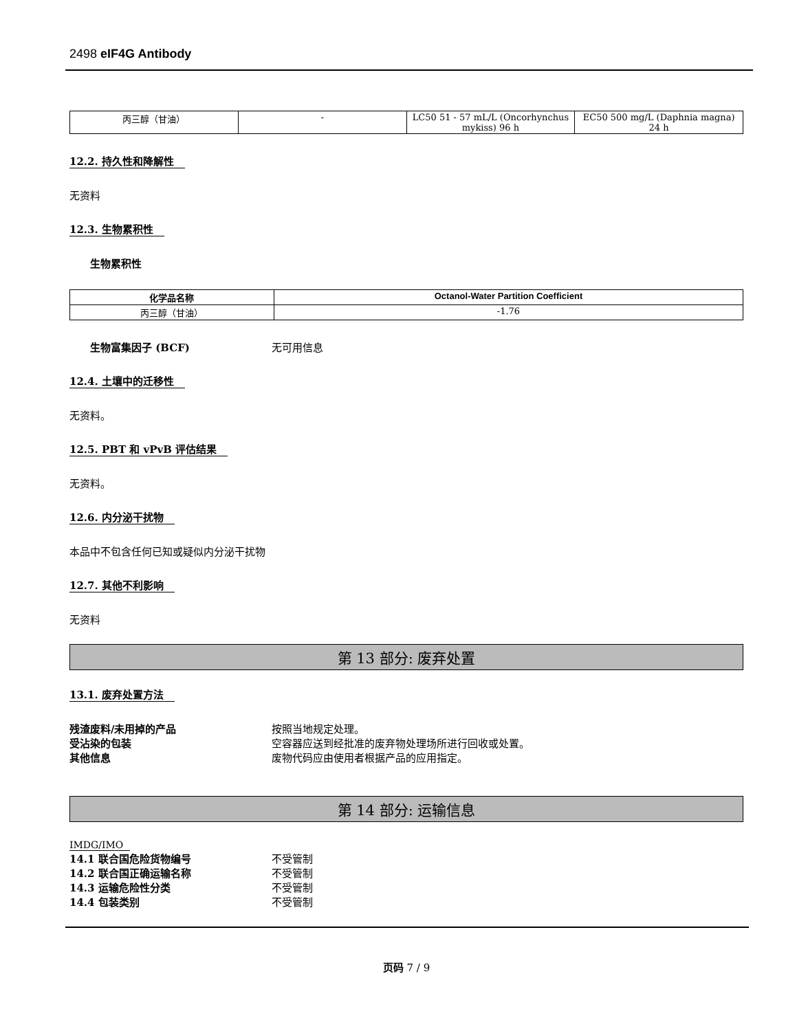2498 eIF4G Antibody
| 丙三醇（甘油） | - | LC50 51 - 57 mL/L (Oncorhynchus mykiss) 96 h | EC50 500 mg/L (Daphnia magna) 24 h |
12.2. 持久性和降解性
无资料
12.3. 生物累积性
生物累积性
| 化学品名称 | Octanol-Water Partition Coefficient |
| --- | --- |
| 丙三醇（甘油） | -1.76 |
生物富集因子 (BCF) 无可用信息
12.4. 土壤中的迁移性
无资料。
12.5. PBT 和 vPvB 评估结果
无资料。
12.6. 内分泌干扰物
本品中不包含任何已知或疑似内分泌干扰物
12.7. 其他不利影响
无资料
第 13 部分: 废弃处置
13.1. 废弃处置方法
残渣废料/未用掉的产品 按照当地规定处理。
受沾染的包装 空容器应送到经批准的废弃物处理场所进行回收或处置。
其他信息 废物代码应由使用者根据产品的应用指定。
第 14 部分: 运输信息
IMDG/IMO
14.1 联合国危险货物编号 不受管制
14.2 联合国正确运输名称 不受管制
14.3 运输危险性分类 不受管制
14.4 包装类别 不受管制
页码 7 / 9